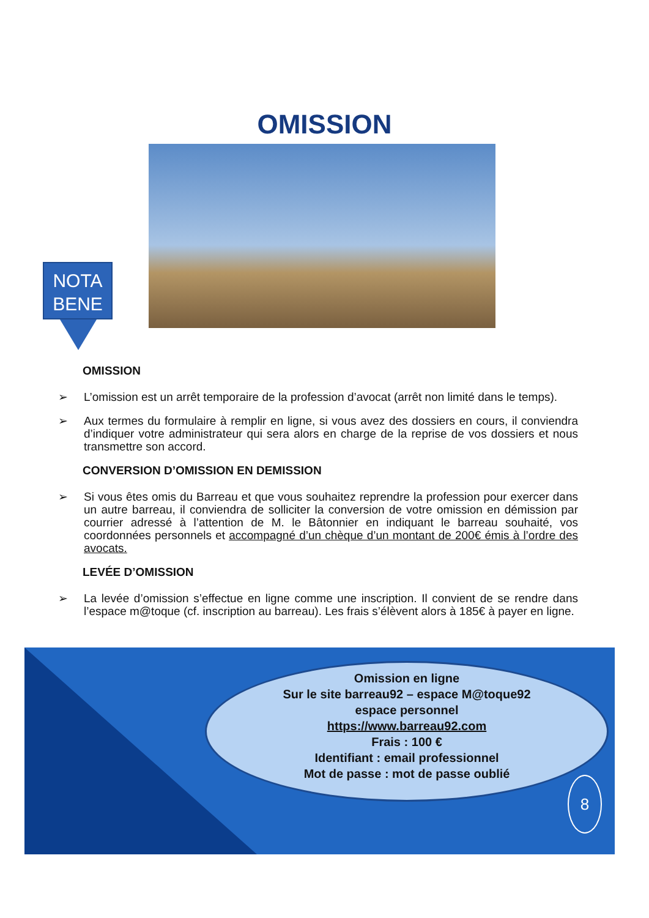OMISSION
NOTA
BENE
OMISSION
➢ L’omission est un arrêt temporaire de la profession d’avocat (arrêt non limité dans le temps).
➢ Aux termes du formulaire à remplir en ligne, si vous avez des dossiers en cours, il conviendra d’indiquer votre administrateur qui sera alors en charge de la reprise de vos dossiers et nous transmettre son accord.
CONVERSION D’OMISSION EN DEMISSION
➢ Si vous êtes omis du Barreau et que vous souhaitez reprendre la profession pour exercer dans un autre barreau, il conviendra de solliciter la conversion de votre omission en démission par courrier adressé à l’attention de M. le Bâtonnier en indiquant le barreau souhaité, vos coordonnées personnels et accompagné d’un chèque d’un montant de 200€ émis à l’ordre des avocats.
LEVÉE D’OMISSION
➢ La levée d’omission s’effectue en ligne comme une inscription. Il convient de se rendre dans l’espace m@toque (cf. inscription au barreau). Les frais s’élèvent alors à 185€ à payer en ligne.
Omission en ligne
Sur le site barreau92 – espace M@toque92
espace personnel
https://www.barreau92.com
Frais : 100 €
Identifiant : email professionnel
Mot de passe : mot de passe oublié
8